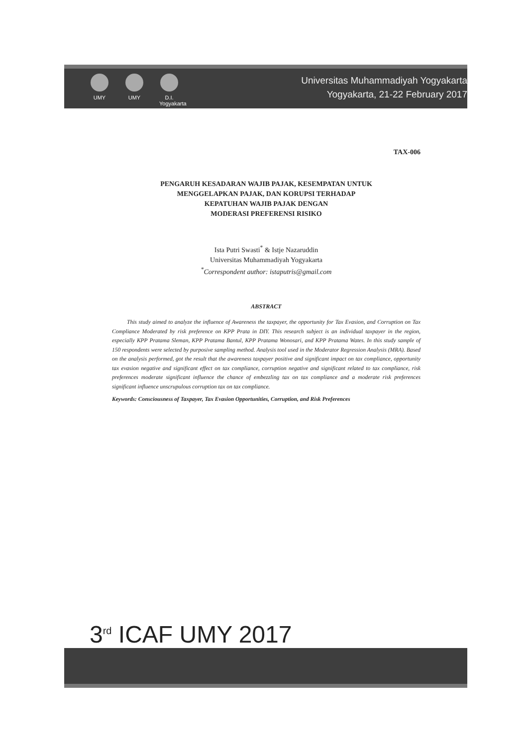UMY UMY D.I. Yogyakarta
Universitas Muhammadiyah Yogyakarta
Yogyakarta, 21-22 February 2017
TAX-006
PENGARUH KESADARAN WAJIB PAJAK, KESEMPATAN UNTUK
MENGGELAPKAN PAJAK, DAN KORUPSI TERHADAP
KEPATUHAN WAJIB PAJAK DENGAN
MODERASI PREFERENSI RISIKO
Ista Putri Swasti<sup>*</sup> & Istje Nazaruddin
Universitas Muhammadiyah Yogyakarta
<sup>*</sup> Correspondent author: istaputris@gmail.com
ABSTRACT
This study aimed to analyze the influence of Awareness the taxpayer, the opportunity for Tax Evasion, and Corruption on Tax Compliance Moderated by risk preference on KPP Prata in DIY. This research subject is an individual taxpayer in the region, especially KPP Pratama Sleman, KPP Pratama Bantul, KPP Pratama Wonosari, and KPP Pratama Wates. In this study sample of 150 respondents were selected by purposive sampling method. Analysis tool used in the Moderator Regression Analysis (MRA). Based on the analysis performed, got the result that the awareness taxpayer positive and significant impact on tax compliance, opportunity tax evasion negative and significant effect on tax compliance, corruption negative and significant related to tax compliance, risk preferences moderate significant influence the chance of embezzling tax on tax compliance and a moderate risk preferences significant influence unscrupulous corruption tax on tax compliance.
Keywords: Consciousness of Taxpayer, Tax Evasion Opportunities, Corruption, and Risk Preferences
3<sup>rd</sup> ICAF UMY 2017